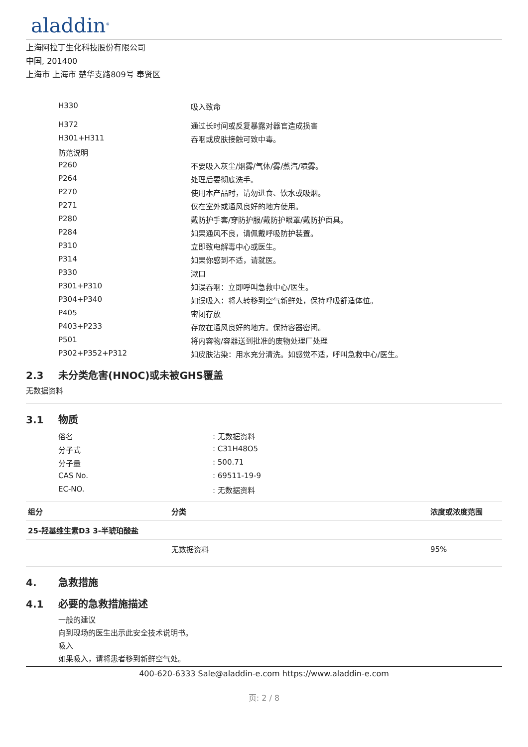aladdin<sup>®</sup>
上海阿拉丁生化科技股份有限公司
中国, 201400
上海市 上海市 楚华支路809号 奉贤区
| H330 | 吸入致命 |
| H372 | 通过长时间或反复暴露对器官造成损害 |
| H301+H311 | 吞咽或皮肤接触可致中毒。 |
| 防范说明 | |
| P260 | 不要吸入灰尘/烟雾/气体/雾/蒸汽/喷雾。 |
| P264 | 处理后要彻底洗手。 |
| P270 | 使用本产品时，请勿进食、饮水或吸烟。 |
| P271 | 仅在室外或通风良好的地方使用。 |
| P280 | 戴防护手套/穿防护服/戴防护眼罩/戴防护面具。 |
| P284 | 如果通风不良，请佩戴呼吸防护装置。 |
| P310 | 立即致电解毒中心或医生。 |
| P314 | 如果你感到不适，请就医。 |
| P330 | 漱口 |
| P301+P310 | 如误吞咽：立即呼叫急救中心/医生。 |
| P304+P340 | 如误吸入：将人转移到空气新鲜处，保持呼吸舒适体位。 |
| P405 | 密闭存放 |
| P403+P233 | 存放在通风良好的地方。保持容器密闭。 |
| P501 | 将内容物/容器送到批准的废物处理厂处理 |
| P302+P352+P312 | 如皮肤沾染：用水充分清洗。如感觉不适，呼叫急救中心/医生。 |
2.3 未分类危害(HNOC)或未被GHS覆盖
无数据资料
3.1 物质
| 俗名 | : 无数据资料 |
| 分子式 | : C31H48O5 |
| 分子量 | : 500.71 |
| CAS No. | : 69511-19-9 |
| EC-NO. | : 无数据资料 |
| 组分 | 分类 | 浓度或浓度范围 |
| --- | --- | --- |
| 25-羟基维生素D3 3-半琥珀酸盐 | | |
| | 无数据资料 | 95% |
4. 急救措施
4.1 必要的急救措施描述
一般的建议
向到现场的医生出示此安全技术说明书。
吸入
如果吸入，请将患者移到新鲜空气处。
400-620-6333 Sale@aladdin-e.com https://www.aladdin-e.com
页: 2 / 8